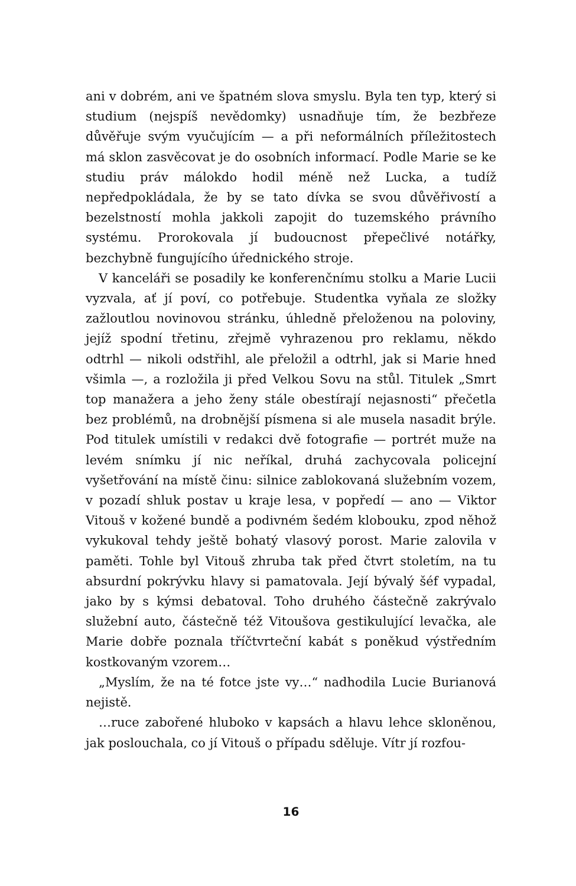ani v dobrém, ani ve špatném slova smyslu. Byla ten typ, který si studium (nejspíš nevědomky) usnadňuje tím, že bezbřeze důvěřuje svým vyučujícím — a při neformálních příležitostech má sklon zasvěcovat je do osobních informací. Podle Marie se ke studiu práv málokdo hodil méně než Lucka, a tudíž nepředpokládala, že by se tato dívka se svou důvěřivostí a bezelstností mohla jakkoli zapojit do tuzemského právního systému. Prorokovala jí budoucnost přepečlivé notářky, bezchybně fungujícího úřednického stroje.
V kanceláři se posadily ke konferenčnímu stolku a Marie Lucii vyzvala, ať jí poví, co potřebuje. Studentka vyňala ze složky zažloutlou novinovou stránku, úhledně přeloženou na poloviny, jejíž spodní třetinu, zřejmě vyhrazenou pro reklamu, někdo odtrhl — nikoli odstřihl, ale přeložil a odtrhl, jak si Marie hned všimla —, a rozložila ji před Velkou Sovu na stůl. Titulek „Smrt top manažera a jeho ženy stále obestírají nejasnosti“ přečetla bez problémů, na drobnější písmena si ale musela nasadit brýle. Pod titulek umístili v redakci dvě fotografie — portrét muže na levém snímku jí nic neříkal, druhá zachycovala policejní vyšetřování na místě činu: silnice zablokovaná služebním vozem, v pozadí shluk postav u kraje lesa, v popředí — ano — Viktor Vitouš v kožené bundě a podivném šedém klobouku, zpod něhož vykukoval tehdy ještě bohatý vlasový porost. Marie zalovila v paměti. Tohle byl Vitouš zhruba tak před čtvrt stoletím, na tu absurdní pokrývku hlavy si pamatovala. Její bývalý šéf vypadal, jako by s kýmsi debatoval. Toho druhého částečně zakrývalo služební auto, částečně též Vitoušova gestikulující levačka, ale Marie dobře poznala tříčtvrteční kabát s poněkud výstředním kostkovaným vzorem…
„Myslím, že na té fotce jste vy…“ nadhodila Lucie Burianová nejistě.
…ruce zabořené hluboko v kapsách a hlavu lehce skloněnou, jak poslouchala, co jí Vitouš o případu sděluje. Vítr jí rozfou-
16